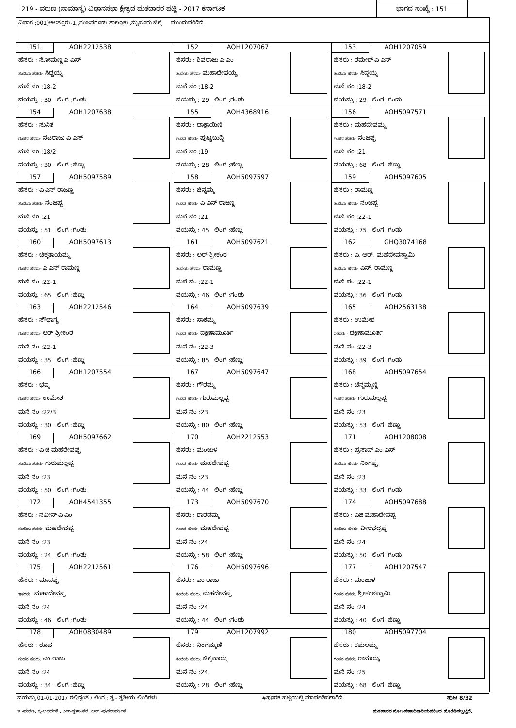219 - ವರುಣ (ಸಾಮಾನ್ಯ) ವಿಧಾನಸಭಾ ಕ್ಷೇತ್ರದ ಮತದಾರರ ಪಟ್ಟಿ - 2017 ಕರ್ನಾಟಕ ಭಾಗದ ಸಂಖ್ಯೆ : 151
ವಿಭಾಗ :001)ಅಲತ್ತೂರು-1,,ನಂಜನಗೂಡು ತಾಲ್ಲೂಕು ,ಮೈಸೂರು ಜಿಲ್ಲೆ ಮುಂದುವರಿದಿದೆ
| 151 AOH2212538 ಹೆಸರು : ಸೋಮಣ್ಣ ಎ ಎಸ್ ತಂದೆಯ ಹೆಸರು: ಸಿದ್ದಯ್ಯ ಮನೆ ನಂ :18-2 ವಯಸ್ಸು : 30 ಲಿಂಗ :ಗಂಡು | 152 AOH1207067 ಹೆಸರು : ಶಿವರಾಜು ಎ ಎಂ ತಂದೆಯ ಹೆಸರು: ಮಹಾದೇವಯ್ಯ ಮನೆ ನಂ :18-2 ವಯಸ್ಸು : 29 ಲಿಂಗ :ಗಂಡು | 153 AOH1207059 ಹೆಸರು : ರಮೇಶ್ ಎ ಎಸ್ ತಂದೆಯ ಹೆಸರು: ಸಿದ್ದಯ್ಯ ಮನೆ ನಂ :18-2 ವಯಸ್ಸು : 29 ಲಿಂಗ :ಗಂಡು |
| 154 AOH1207638 ಹೆಸರು : ಸುನಿತ ಗಂಡನ ಹೆಸರು: ನಟರಾಜು ಎ ಎಸ್ ಮನೆ ನಂ :18/2 ವಯಸ್ಸು : 30 ಲಿಂಗ :ಹೆಣ್ಣು | 155 AOH4368916 ಹೆಸರು : ದಾಕ್ಷಾಯಿಣಿ ಗಂಡನ ಹೆಸರು: ಪುಟ್ಟಬುದ್ದಿ ಮನೆ ನಂ :19 ವಯಸ್ಸು : 28 ಲಿಂಗ :ಹೆಣ್ಣು | 156 AOH5097571 ಹೆಸರು : ಮಹದೇವಮ್ಮ ಗಂಡನ ಹೆಸರು: ನಂಜಪ್ಪ ಮನೆ ನಂ :21 ವಯಸ್ಸು : 68 ಲಿಂಗ :ಹೆಣ್ಣು |
| 157 AOH5097589 ಹೆಸರು : ಎ ಎನ್ ರಾಜಣ್ಣ ತಂದೆಯ ಹೆಸರು: ನಂಜಪ್ಪ ಮನೆ ನಂ :21 ವಯಸ್ಸು : 51 ಲಿಂಗ :ಗಂಡು | 158 AOH5097597 ಹೆಸರು : ಚೆನ್ನಮ್ಮ ಗಂಡನ ಹೆಸರು: ಎ ಎನ್ ರಾಜಣ್ಣ ಮನೆ ನಂ :21 ವಯಸ್ಸು : 45 ಲಿಂಗ :ಹೆಣ್ಣು | 159 AOH5097605 ಹೆಸರು : ರಾಮಣ್ಣ ತಂದೆಯ ಹೆಸರು: ನಂಜಪ್ಪ ಮನೆ ನಂ :22-1 ವಯಸ್ಸು : 75 ಲಿಂಗ :ಗಂಡು |
| 160 AOH5097613 ಹೆಸರು : ಚಿಕ್ಕತಾಯಮ್ಮ ಗಂಡನ ಹೆಸರು: ಎ ಎನ್ ರಾಮಣ್ಣ ಮನೆ ನಂ :22-1 ವಯಸ್ಸು : 65 ಲಿಂಗ :ಹೆಣ್ಣು | 161 AOH5097621 ಹೆಸರು : ಅರ್ ಶ್ರೀಕಂಠ ತಂದೆಯ ಹೆಸರು: ರಾಮಣ್ಣ ಮನೆ ನಂ :22-1 ವಯಸ್ಸು : 46 ಲಿಂಗ :ಗಂಡು | 162 GHQ3074168 ಹೆಸರು : ಎ. ಆರ್. ಮಹದೇವಸ್ವಾಮಿ ತಂದೆಯ ಹೆಸರು: ಎನ್. ರಾಮಣ್ಣ ಮನೆ ನಂ :22-1 ವಯಸ್ಸು : 36 ಲಿಂಗ :ಗಂಡು |
| 163 AOH2212546 ಹೆಸರು : ಸೌಭಾಗ್ಯ ಗಂಡನ ಹೆಸರು: ಆರ್ ಶ್ರೀಕಂಠ ಮನೆ ನಂ :22-1 ವಯಸ್ಸು : 35 ಲಿಂಗ :ಹೆಣ್ಣು | 164 AOH5097639 ಹೆಸರು : ಸಾಕಮ್ಮ ಗಂಡನ ಹೆಸರು: ದಕ್ಷಿಣಾಮೂರ್ತಿ ಮನೆ ನಂ :22-3 ವಯಸ್ಸು : 85 ಲಿಂಗ :ಹೆಣ್ಣು | 165 AOH2563138 ಹೆಸರು : ಉಮೇಶ ಇತರರು : ದಕ್ಷಿಣಾಮೂರ್ತಿ ಮನೆ ನಂ :22-3 ವಯಸ್ಸು : 39 ಲಿಂಗ :ಗಂಡು |
| 166 AOH1207554 ಹೆಸರು : ಭವ್ಯ ಗಂಡನ ಹೆಸರು: ಉಮೇಶ ಮನೆ ನಂ :22/3 ವಯಸ್ಸು : 30 ಲಿಂಗ :ಹೆಣ್ಣು | 167 AOH5097647 ಹೆಸರು : ಗೌರಮ್ಮ ಗಂಡನ ಹೆಸರು: ಗುರುಮಲ್ಲಪ್ಪ ಮನೆ ನಂ :23 ವಯಸ್ಸು : 80 ಲಿಂಗ :ಹೆಣ್ಣು | 168 AOH5097654 ಹೆಸರು : ಚೆನ್ನಮ್ಮಣ್ಣಿ ಗಂಡನ ಹೆಸರು: ಗುರುಮಲ್ಲಪ್ಪ ಮನೆ ನಂ :23 ವಯಸ್ಸು : 53 ಲಿಂಗ :ಹೆಣ್ಣು |
| 169 AOH5097662 ಹೆಸರು : ಎ ಜಿ ಮಹದೇವಪ್ಪ ತಂದೆಯ ಹೆಸರು: ಗುರುಮಲ್ಲಪ್ಪ ಮನೆ ನಂ :23 ವಯಸ್ಸು : 50 ಲಿಂಗ :ಗಂಡು | 170 AOH2212553 ಹೆಸರು : ಮಂಜುಳ ಗಂಡನ ಹೆಸರು: ಮಹದೇವಪ್ಪ ಮನೆ ನಂ :23 ವಯಸ್ಸು : 44 ಲಿಂಗ :ಹೆಣ್ಣು | 171 AOH1208008 ಹೆಸರು : ಪ್ರಸಾದ್.ಎಂ.ಎಸ್ ತಂದೆಯ ಹೆಸರು: ನಿಂಗಪ್ಪ ಮನೆ ನಂ :23 ವಯಸ್ಸು : 33 ಲಿಂಗ :ಗಂಡು |
| 172 AOH4541355 ಹೆಸರು : ನವೀನ್ ಎ ಎಂ ತಂದೆಯ ಹೆಸರು: ಮಹದೇವಪ್ಪ ಮನೆ ನಂ :23 ವಯಸ್ಸು : 24 ಲಿಂಗ :ಗಂಡು | 173 AOH5097670 ಹೆಸರು : ಶಾರದಮ್ಮ ಗಂಡನ ಹೆಸರು: ಮಹದೇವಪ್ಪ ಮನೆ ನಂ :24 ವಯಸ್ಸು : 58 ಲಿಂಗ :ಹೆಣ್ಣು | 174 AOH5097688 ಹೆಸರು : ಎಜಿ ಮಹಾದೇವಪ್ಪ ತಂದೆಯ ಹೆಸರು: ವೀರಭದ್ರಪ್ಪ ಮನೆ ನಂ :24 ವಯಸ್ಸು : 50 ಲಿಂಗ :ಗಂಡು |
| 175 AOH2212561 ಹೆಸರು : ಮಾದಪ್ಪ ಇತರರು : ಮಹಾದೇವಪ್ಪ ಮನೆ ನಂ :24 ವಯಸ್ಸು : 46 ಲಿಂಗ :ಗಂಡು | 176 AOH5097696 ಹೆಸರು : ಎಂ ರಾಜು ತಂದೆಯ ಹೆಸರು: ಮಹದೇವಪ್ಪ ಮನೆ ನಂ :24 ವಯಸ್ಸು : 44 ಲಿಂಗ :ಗಂಡು | 177 AOH1207547 ಹೆಸರು : ಮಂಜುಳ ಗಂಡನ ಹೆಸರು: ಶ್ರೀಕಂಠಸ್ವಾಮಿ ಮನೆ ನಂ :24 ವಯಸ್ಸು : 40 ಲಿಂಗ :ಹೆಣ್ಣು |
| 178 AOH0830489 ಹೆಸರು : ರೂಪ ಗಂಡನ ಹೆಸರು: ಎಂ ರಾಜು ಮನೆ ನಂ :24 ವಯಸ್ಸು : 34 ಲಿಂಗ :ಹೆಣ್ಣು | 179 AOH1207992 ಹೆಸರು : ನಿಂಗಮ್ಮಣಿ ತಂದೆಯ ಹೆಸರು: ಚಿಕ್ಕನಾಯ್ಕ ಮನೆ ನಂ :24 ವಯಸ್ಸು : 28 ಲಿಂಗ :ಹೆಣ್ಣು | 180 AOH5097704 ಹೆಸರು : ಕಮಲಮ್ಮ ಗಂಡನ ಹೆಸರು: ರಾಮಯ್ಯ ಮನೆ ನಂ :25 ವಯಸ್ಸು : 68 ಲಿಂಗ :ಹೆಣ್ಣು |
ವಯಸ್ಸು 01-01-2017 ರಲ್ಲಿದ್ದಂತೆ / ಲಿಂಗ : ತೃ - ತೃತೀಯ ಲಿಂಗಿಗಳು #ಪೂರಕ ಪಟ್ಟಿಯಲ್ಲಿ ಮಾರ್ಪಡಿಸಲಾಗಿದೆ ಪುಟ 8/32
ಇ -ಮರಣ, ಕ್ಶ-ಅನರ್ಹತೆ , ಎಸ್-ಸ್ಥಳಾಂತರ, ಆರ್ -ಪುನರಾವರ್ತಿತ ಮತದಾರರ ನೋಂದಣಾಧಿಕಾರಿಯವರಿಂದ ಹೊರಡಿಸಲ್ಪಟ್ಟಿದೆ.